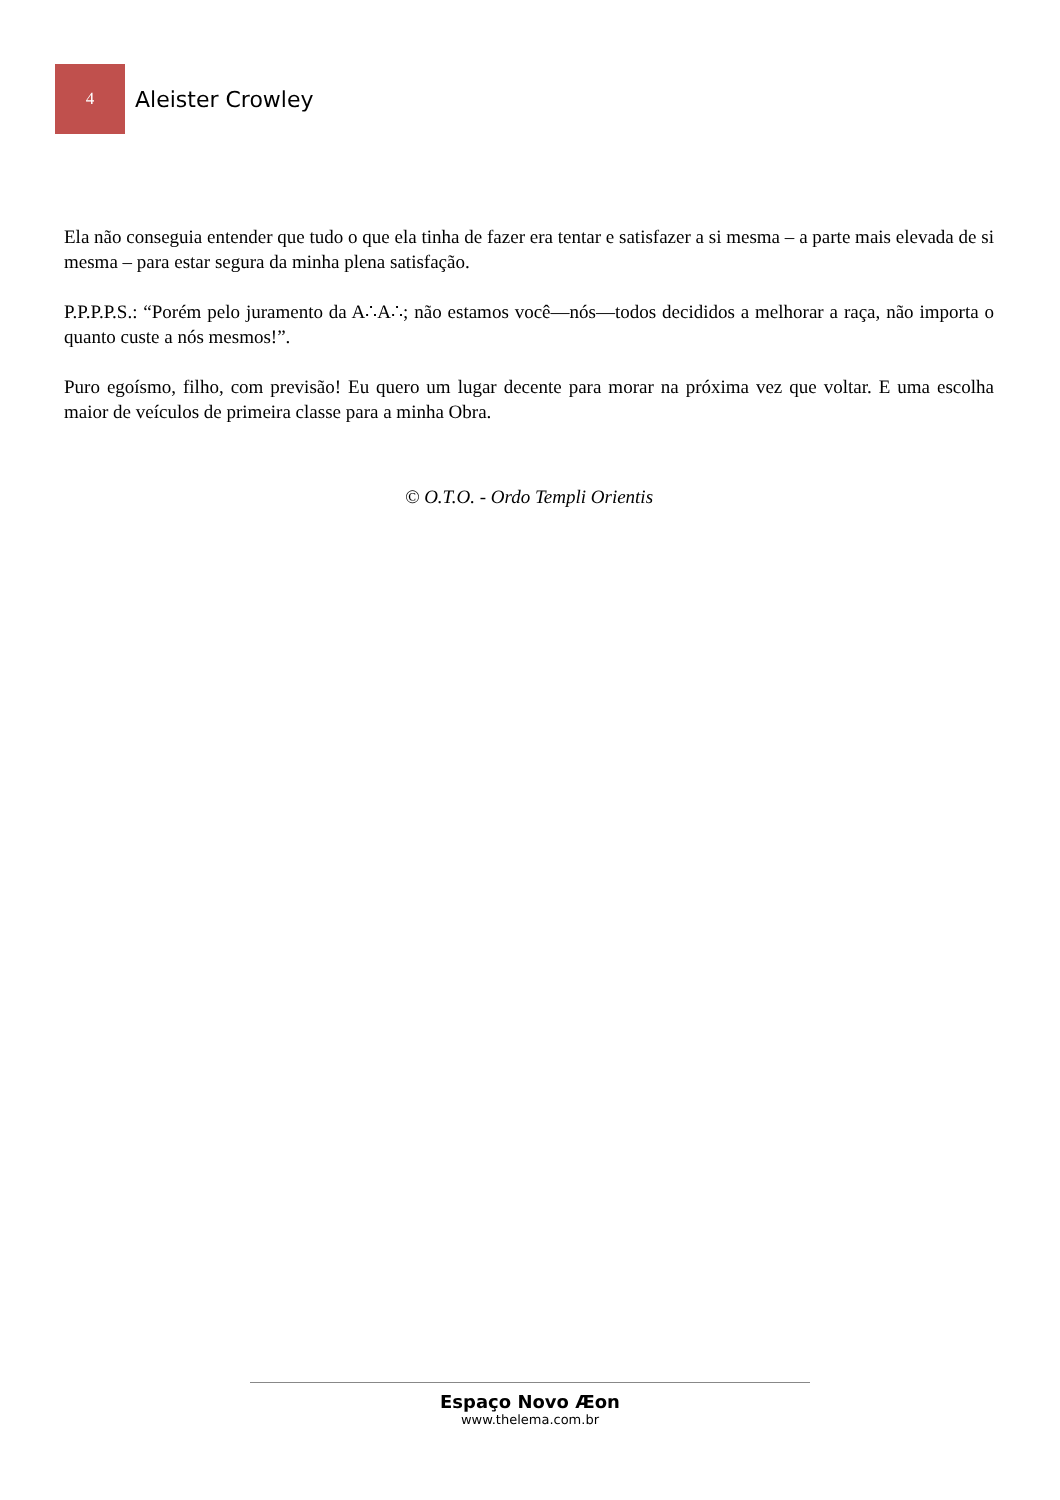4
Aleister Crowley
Ela não conseguia entender que tudo o que ela tinha de fazer era tentar e satisfazer a si mesma – a parte mais elevada de si mesma – para estar segura da minha plena satisfação.
P.P.P.P.S.: “Porém pelo juramento da A∴A∴; não estamos você—nós—todos decididos a melhorar a raça, não importa o quanto custe a nós mesmos!”.
Puro egoísmo, filho, com previsão! Eu quero um lugar decente para morar na próxima vez que voltar. E uma escolha maior de veículos de primeira classe para a minha Obra.
© O.T.O. - Ordo Templi Orientis
Espaço Novo Æon
www.thelema.com.br